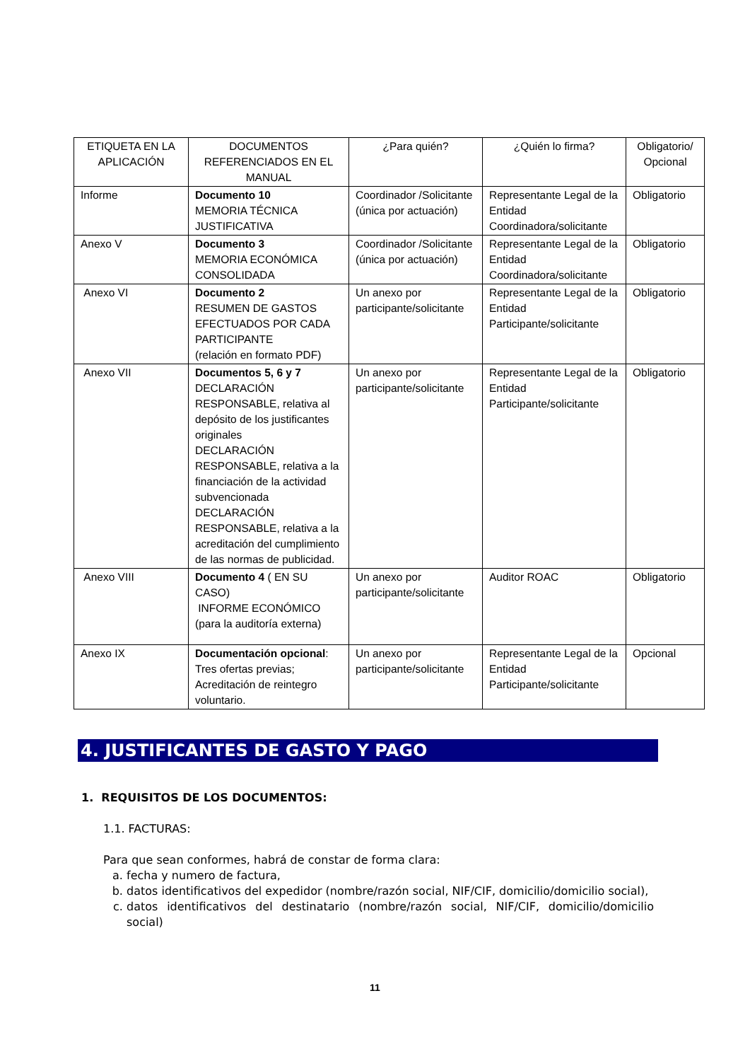| ETIQUETA EN LA APLICACIÓN | DOCUMENTOS REFERENCIADOS EN EL MANUAL | ¿Para quién? | ¿Quién lo firma? | Obligatorio/ Opcional |
| --- | --- | --- | --- | --- |
| Informe | Documento 10 MEMORIA TÉCNICA JUSTIFICATIVA | Coordinador /Solicitante (única por actuación) | Representante Legal de la Entidad Coordinadora/solicitante | Obligatorio |
| Anexo V | Documento 3 MEMORIA ECONÓMICA CONSOLIDADA | Coordinador /Solicitante (única por actuación) | Representante Legal de la Entidad Coordinadora/solicitante | Obligatorio |
| Anexo VI | Documento 2 RESUMEN DE GASTOS EFECTUADOS POR CADA PARTICIPANTE (relación en formato PDF) | Un anexo por participante/solicitante | Representante Legal de la Entidad Participante/solicitante | Obligatorio |
| Anexo VII | Documentos 5, 6 y 7 DECLARACIÓN RESPONSABLE, relativa al depósito de los justificantes originales DECLARACIÓN RESPONSABLE, relativa a la financiación de la actividad subvencionada DECLARACIÓN RESPONSABLE, relativa a la acreditación del cumplimiento de las normas de publicidad. | Un anexo por participante/solicitante | Representante Legal de la Entidad Participante/solicitante | Obligatorio |
| Anexo VIII | Documento 4 ( EN SU CASO) INFORME ECONÓMICO (para la auditoría externa) | Un anexo por participante/solicitante | Auditor ROAC | Obligatorio |
| Anexo IX | Documentación opcional : Tres ofertas previas; Acreditación de reintegro voluntario. | Un anexo por participante/solicitante | Representante Legal de la Entidad Participante/solicitante | Opcional |
4. JUSTIFICANTES DE GASTO Y PAGO
1. REQUISITOS DE LOS DOCUMENTOS:
1.1. FACTURAS:
Para que sean conformes, habrá de constar de forma clara:
a. fecha y numero de factura,
b. datos identificativos del expedidor (nombre/razón social, NIF/CIF, domicilio/domicilio social),
c. datos identificativos del destinatario (nombre/razón social, NIF/CIF, domicilio/domicilio social)
11